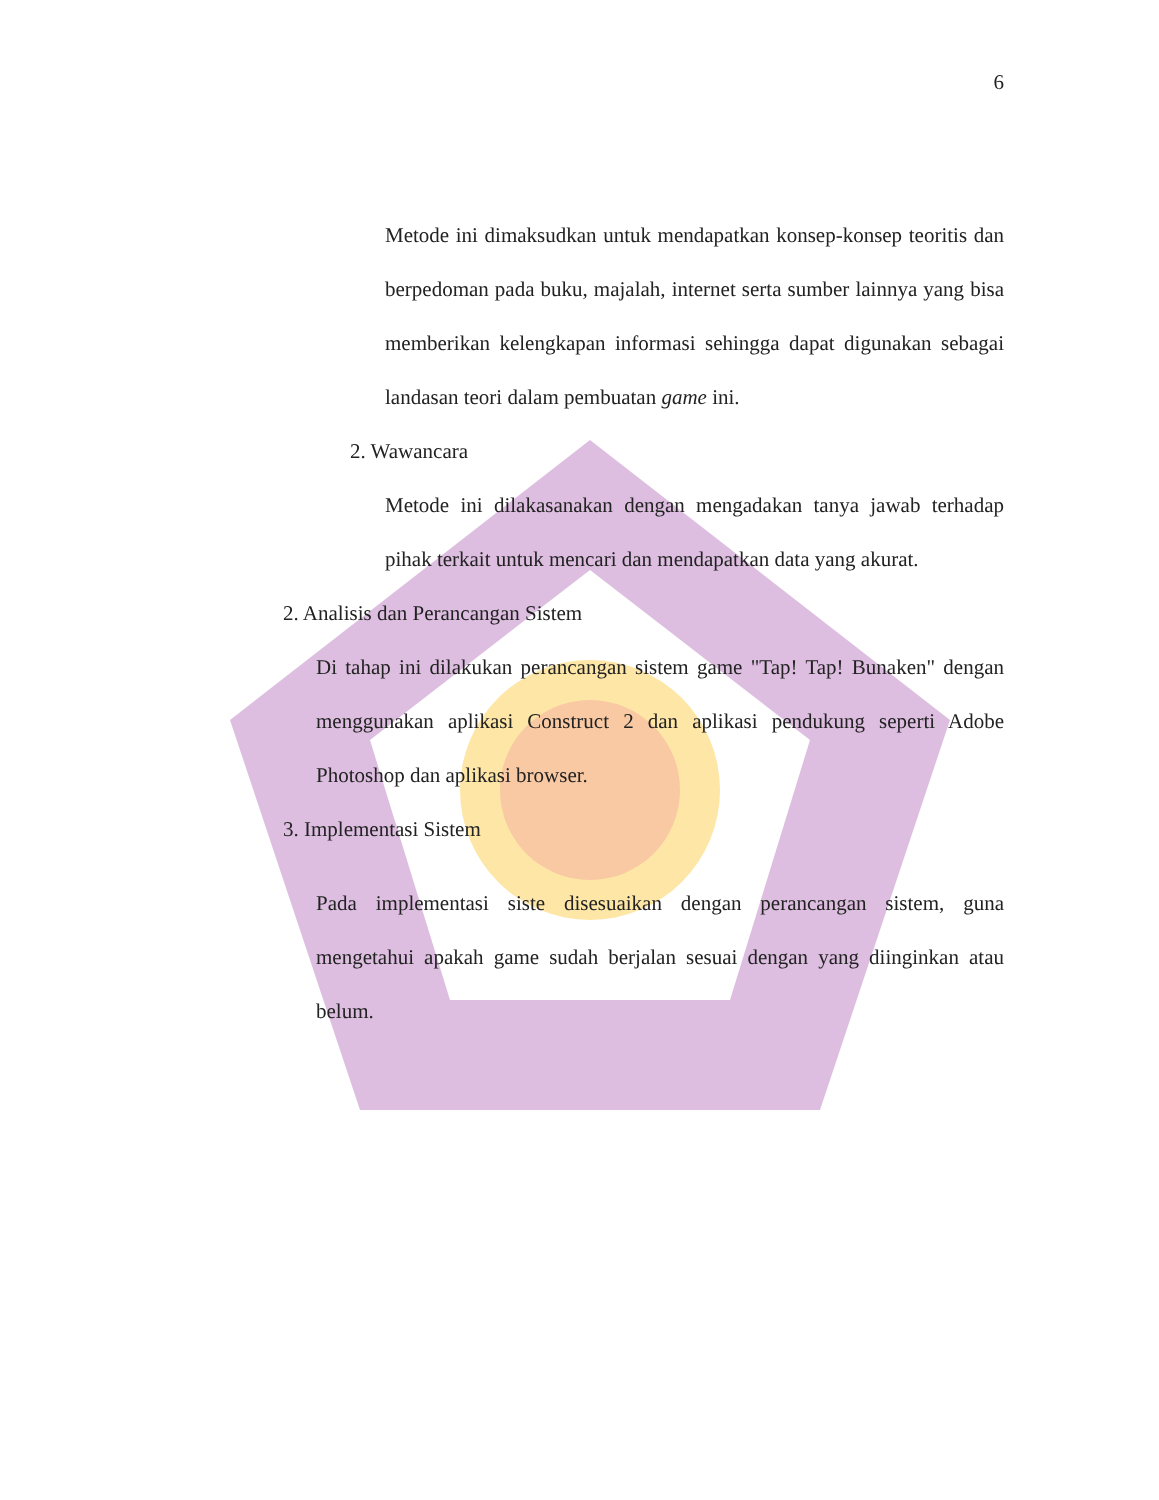6
Metode ini dimaksudkan untuk mendapatkan konsep-konsep teoritis dan berpedoman pada buku, majalah, internet serta sumber lainnya yang bisa memberikan kelengkapan informasi sehingga dapat digunakan sebagai landasan teori dalam pembuatan game ini.
2. Wawancara
Metode ini dilakasanakan dengan mengadakan tanya jawab terhadap pihak terkait untuk mencari dan mendapatkan data yang akurat.
2. Analisis dan Perancangan Sistem
Di tahap ini dilakukan perancangan sistem game "Tap! Tap! Bunaken" dengan menggunakan aplikasi Construct 2 dan aplikasi pendukung seperti Adobe Photoshop dan aplikasi browser.
3. Implementasi Sistem
Pada implementasi siste disesuaikan dengan perancangan sistem, guna mengetahui apakah game sudah berjalan sesuai dengan yang diinginkan atau belum.